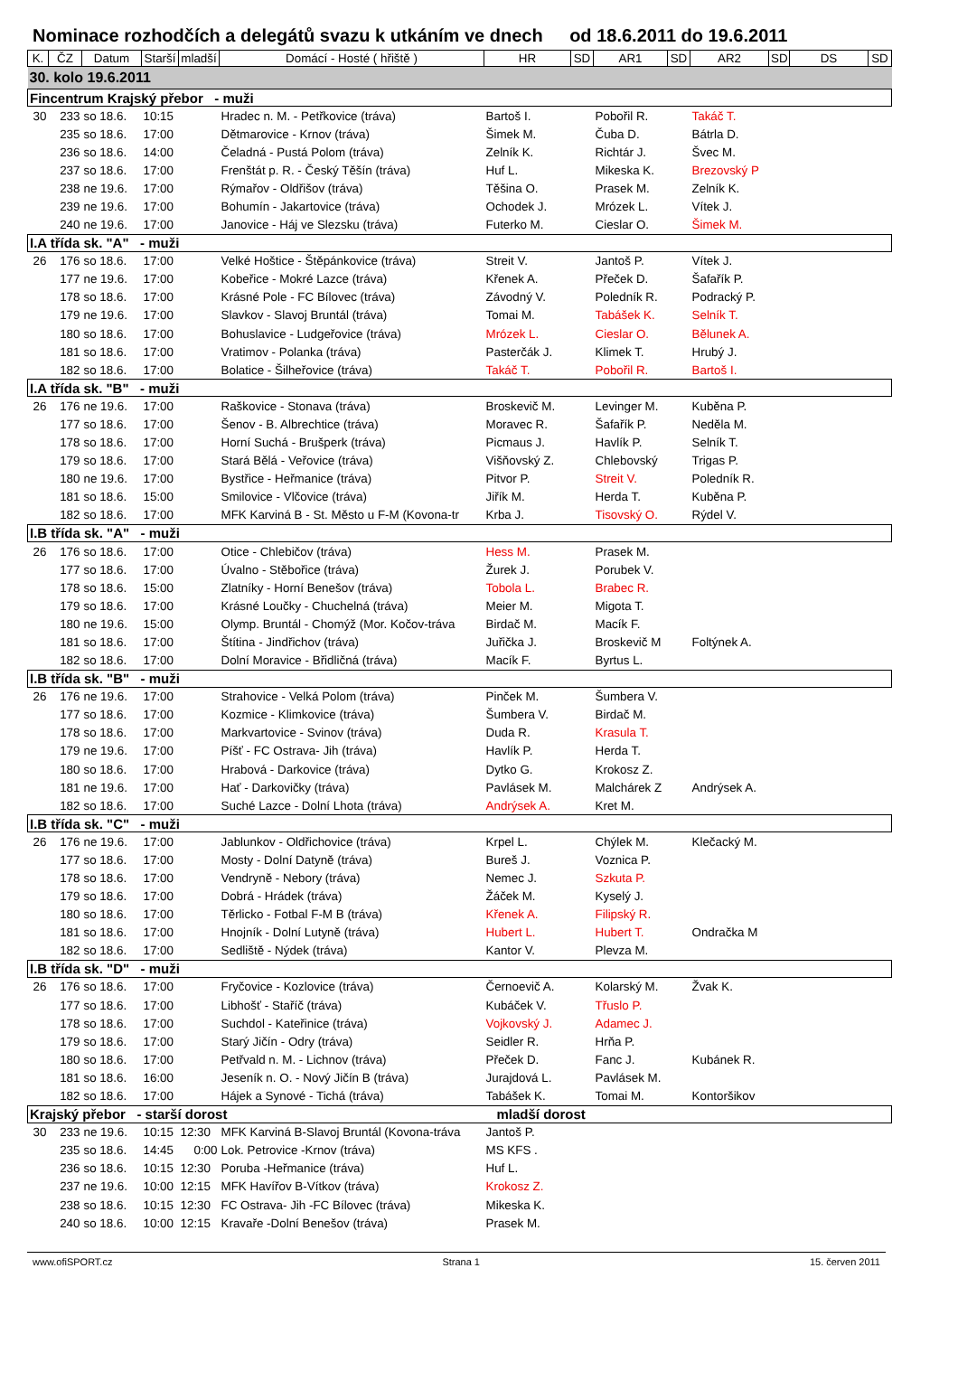Nominace rozhodčích a delegátů svazu k utkáním ve dnech od 18.6.2011 do 19.6.2011
| K. | ČZ | Datum | Starší | mladší | Domácí - Hosté ( hřiště ) | HR | SD | AR1 | SD | AR2 | SD | DS | SD |
| --- | --- | --- | --- | --- | --- | --- | --- | --- | --- | --- | --- | --- | --- |
| 30. kolo 19.6.2011 | | | | | | | | | | | | | |
| Fincentrum Krajský přebor - muži | | | | | | | | | | | | | |
| 30 | 233 | so 18.6. | 10:15 | | Hradec n. M. - Petřkovice (tráva) | Bartoš I. | | Pobořil R. | | Takáč T. | | | |
| | 235 | so 18.6. | 17:00 | | Dětmarovice - Krnov (tráva) | Šimek M. | | Čuba D. | | Bátrla D. | | | |
| | 236 | so 18.6. | 14:00 | | Čeladná - Pustá Polom (tráva) | Zelník K. | | Richtár J. | | Švec M. | | | |
| | 237 | so 18.6. | 17:00 | | Frenštát p. R. - Český Těšín (tráva) | Huf L. | | Mikeska K. | | Brezovský P | | | |
| | 238 | ne 19.6. | 17:00 | | Rýmařov - Oldřišov (tráva) | Těšina O. | | Prasek M. | | Zelník K. | | | |
| | 239 | ne 19.6. | 17:00 | | Bohumín - Jakartovice (tráva) | Ochodek J. | | Mrózek L. | | Vítek J. | | | |
| | 240 | ne 19.6. | 17:00 | | Janovice - Háj ve Slezsku (tráva) | Futerko M. | | Cieslar O. | | Šimek M. | | | |
| I.A třída sk. "A" - muži | | | | | | | | | | | | | |
| 26 | 176 | so 18.6. | 17:00 | | Velké Hoštice - Štěpánkovice (tráva) | Streit V. | | Jantoš P. | | Vítek J. | | | |
| | 177 | ne 19.6. | 17:00 | | Kobeřice - Mokré Lazce (tráva) | Křenek A. | | Přeček D. | | Šafařík P. | | | |
| | 178 | so 18.6. | 17:00 | | Krásné Pole - FC Bílovec (tráva) | Závodný V. | | Poledník R. | | Podracký P. | | | |
| | 179 | ne 19.6. | 17:00 | | Slavkov - Slavoj Bruntál (tráva) | Tomai M. | | Tabášek K. | | Selník T. | | | |
| | 180 | so 18.6. | 17:00 | | Bohuslavice - Ludgeřovice (tráva) | Mrózek L. | | Cieslar O. | | Bělunek A. | | | |
| | 181 | so 18.6. | 17:00 | | Vratimov - Polanka (tráva) | Pasterčák J. | | Klimek T. | | Hrubý J. | | | |
| | 182 | so 18.6. | 17:00 | | Bolatice - Šilheřovice (tráva) | Takáč T. | | Pobořil R. | | Bartoš I. | | | |
| I.A třída sk. "B" - muži | | | | | | | | | | | | | |
| 26 | 176 | ne 19.6. | 17:00 | | Raškovice - Stonava (tráva) | Broskevič M. | | Levinger M. | | Kuběna P. | | | |
| | 177 | so 18.6. | 17:00 | | Šenov - B. Albrechtice (tráva) | Moravec R. | | Šafařík P. | | Neděla M. | | | |
| | 178 | so 18.6. | 17:00 | | Horní Suchá - Brušperk (tráva) | Picmaus J. | | Havlík P. | | Selník T. | | | |
| | 179 | so 18.6. | 17:00 | | Stará Bělá - Veřovice (tráva) | Višňovský Z. | | Chlebovský | | Trigas P. | | | |
| | 180 | ne 19.6. | 17:00 | | Bystřice - Heřmanice (tráva) | Pitvor P. | | Streit V. | | Poledník R. | | | |
| | 181 | so 18.6. | 15:00 | | Smilovice - Vlčovice (tráva) | Jiřík M. | | Herda T. | | Kuběna P. | | | |
| | 182 | so 18.6. | 17:00 | | MFK Karviná B - St. Město u F-M (Kovona-tr | Krba J. | | Tisovský O. | | Rýdel V. | | | |
| I.B třída sk. "A" - muži | | | | | | | | | | | | | |
| 26 | 176 | so 18.6. | 17:00 | | Otice - Chlebičov (tráva) | Hess M. | | Prasek M. | | | | | |
| | 177 | so 18.6. | 17:00 | | Úvalno - Stěbořice (tráva) | Žurek J. | | Porubek V. | | | | | |
| | 178 | so 18.6. | 15:00 | | Zlatníky - Horní Benešov (tráva) | Tobola L. | | Brabec R. | | | | | |
| | 179 | so 18.6. | 17:00 | | Krásné Loučky - Chuchelná (tráva) | Meier M. | | Migota T. | | | | | |
| | 180 | ne 19.6. | 15:00 | | Olymp. Bruntál - Chomýž (Mor. Kočov-tráva | Birdač M. | | Macík F. | | | | | |
| | 181 | so 18.6. | 17:00 | | Štítina - Jindřichov (tráva) | Juřička J. | | Broskevič M | | Foltýnek A. | | | |
| | 182 | so 18.6. | 17:00 | | Dolní Moravice - Břidličná (tráva) | Macík F. | | Byrtus L. | | | | | |
| I.B třída sk. "B" - muži | | | | | | | | | | | | | |
| 26 | 176 | ne 19.6. | 17:00 | | Strahovice - Velká Polom (tráva) | Pinček M. | | Šumbera V. | | | | | |
| | 177 | so 18.6. | 17:00 | | Kozmice - Klimkovice (tráva) | Šumbera V. | | Birdač M. | | | | | |
| | 178 | so 18.6. | 17:00 | | Markvartovice - Svinov (tráva) | Duda R. | | Krasula T. | | | | | |
| | 179 | ne 19.6. | 17:00 | | Píšť - FC Ostrava- Jih (tráva) | Havlík P. | | Herda T. | | | | | |
| | 180 | so 18.6. | 17:00 | | Hrabová - Darkovice (tráva) | Dytko G. | | Krokosz Z. | | | | | |
| | 181 | ne 19.6. | 17:00 | | Hať - Darkovičky (tráva) | Pavlásek M. | | Malchárek Z | | Andrýsek A. | | | |
| | 182 | so 18.6. | 17:00 | | Suché Lazce - Dolní Lhota (tráva) | Andrýsek A. | | Kret M. | | | | | |
| I.B třída sk. "C" - muži | | | | | | | | | | | | | |
| 26 | 176 | ne 19.6. | 17:00 | | Jablunkov - Oldřichovice (tráva) | Krpel L. | | Chýlek M. | | Klečacký M. | | | |
| | 177 | so 18.6. | 17:00 | | Mosty - Dolní Datyně (tráva) | Bureš J. | | Voznica P. | | | | | |
| | 178 | so 18.6. | 17:00 | | Vendryně - Nebory (tráva) | Nemec J. | | Szkuta P. | | | | | |
| | 179 | so 18.6. | 17:00 | | Dobrá - Hrádek (tráva) | Žáček M. | | Kyselý J. | | | | | |
| | 180 | so 18.6. | 17:00 | | Těrlicko - Fotbal F-M B (tráva) | Křenek A. | | Filipský R. | | | | | |
| | 181 | so 18.6. | 17:00 | | Hnojník - Dolní Lutyně (tráva) | Hubert L. | | Hubert T. | | Ondračka M | | | |
| | 182 | so 18.6. | 17:00 | | Sedliště - Nýdek (tráva) | Kantor V. | | Plevza M. | | | | | |
| I.B třída sk. "D" - muži | | | | | | | | | | | | | |
| 26 | 176 | so 18.6. | 17:00 | | Fryčovice - Kozlovice (tráva) | Černoevič A. | | Kolarský M. | | Žvak K. | | | |
| | 177 | so 18.6. | 17:00 | | Libhošť - Staříč (tráva) | Kubáček V. | | Třuslo P. | | | | | |
| | 178 | so 18.6. | 17:00 | | Suchdol - Kateřinice (tráva) | Vojkovský J. | | Adamec J. | | | | | |
| | 179 | so 18.6. | 17:00 | | Starý Jičín - Odry (tráva) | Seidler R. | | Hrňa P. | | | | | |
| | 180 | so 18.6. | 17:00 | | Petřvald n. M. - Lichnov (tráva) | Přeček D. | | Fanc J. | | Kubánek R. | | | |
| | 181 | so 18.6. | 16:00 | | Jeseník n. O. - Nový Jičín B (tráva) | Jurajdová L. | | Pavlásek M. | | | | | |
| | 182 | so 18.6. | 17:00 | | Hájek a Synové - Tichá (tráva) | Tabášek K. | | Tomai M. | | Kontoršikov | | | |
| Krajský přebor - starší dorost | | | | | | mladší dorost | | | | | | | |
| 30 | 233 | ne 19.6. | 10:15 | 12:30 | MFK Karviná B-Slavoj Bruntál (Kovona-tráva | Jantoš P. | | | | | | | |
| | 235 | so 18.6. | 14:45 | 0:00 | Lok. Petrovice -Krnov (tráva) | MS KFS . | | | | | | | |
| | 236 | so 18.6. | 10:15 | 12:30 | Poruba -Heřmanice (tráva) | Huf L. | | | | | | | |
| | 237 | ne 19.6. | 10:00 | 12:15 | MFK Havířov B-Vítkov (tráva) | Krokosz Z. | | | | | | | |
| | 238 | so 18.6. | 10:15 | 12:30 | FC Ostrava- Jih -FC Bílovec (tráva) | Mikeska K. | | | | | | | |
| | 240 | so 18.6. | 10:00 | 12:15 | Kravaře -Dolní Benešov (tráva) | Prasek M. | | | | | | | |
www.ofiSPORT.cz Strana 1 15. červen 2011